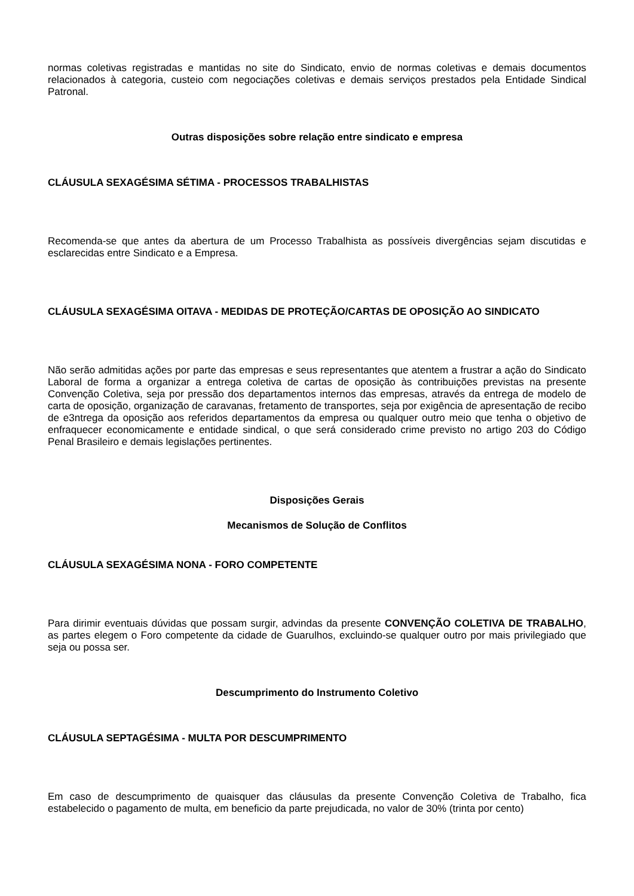normas coletivas registradas e mantidas no site do Sindicato, envio de normas coletivas e demais documentos relacionados à categoria, custeio com negociações coletivas e demais serviços prestados pela Entidade Sindical Patronal.
Outras disposições sobre relação entre sindicato e empresa
CLÁUSULA SEXAGÉSIMA SÉTIMA - PROCESSOS TRABALHISTAS
Recomenda-se que antes da abertura de um Processo Trabalhista as possíveis divergências sejam discutidas e esclarecidas entre Sindicato e a Empresa.
CLÁUSULA SEXAGÉSIMA OITAVA - MEDIDAS DE PROTEÇÃO/CARTAS DE OPOSIÇÃO AO SINDICATO
Não serão admitidas ações por parte das empresas e seus representantes que atentem a frustrar a ação do Sindicato Laboral de forma a organizar a entrega coletiva de cartas de oposição às contribuições previstas na presente Convenção Coletiva, seja por pressão dos departamentos internos das empresas, através da entrega de modelo de carta de oposição, organização de caravanas, fretamento de transportes, seja por exigência de apresentação de recibo de e3ntrega da oposição aos referidos departamentos da empresa ou qualquer outro meio que tenha o objetivo de enfraquecer economicamente e entidade sindical, o que será considerado crime previsto no artigo 203 do Código Penal Brasileiro e demais legislações pertinentes.
Disposições Gerais
Mecanismos de Solução de Conflitos
CLÁUSULA SEXAGÉSIMA NONA - FORO COMPETENTE
Para dirimir eventuais dúvidas que possam surgir, advindas da presente CONVENÇÃO COLETIVA DE TRABALHO, as partes elegem o Foro competente da cidade de Guarulhos, excluindo-se qualquer outro por mais privilegiado que seja ou possa ser.
Descumprimento do Instrumento Coletivo
CLÁUSULA SEPTAGÉSIMA - MULTA POR DESCUMPRIMENTO
Em caso de descumprimento de quaisquer das cláusulas da presente Convenção Coletiva de Trabalho, fica estabelecido o pagamento de multa, em beneficio da parte prejudicada, no valor de 30% (trinta por cento)